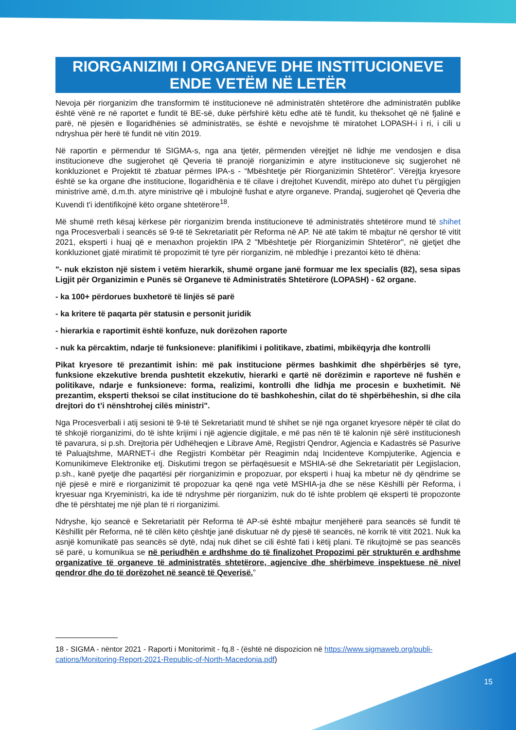RIORGANIZIMI I ORGANEVE DHE INSTITUCIONEVE ENDE VETËM NË LETËR
Nevoja për riorganizim dhe transformim të institucioneve në administratën shtetërore dhe administratën publike është vënë re në raportet e fundit të BE-së, duke përfshirë këtu edhe atë të fundit, ku theksohet që në fjalinë e parë, në pjesën e llogaridhënies së administratës, se është e nevojshme të miratohet LOPASH-i i ri, i cili u ndryshua për herë të fundit në vitin 2019.
Në raportin e përmendur të SIGMA-s, nga ana tjetër, përmenden vërejtjet në lidhje me vendosjen e disa institucioneve dhe sugjerohet që Qeveria të pranojë riorganizimin e atyre institucioneve siç sugjerohet në konkluzionet e Projektit të zbatuar përmes IPA-s - “Mbështetje për Riorganizimin Shtetëror”. Vërejtja kryesore është se ka organe dhe institucione, llogaridhënia e të cilave i drejtohet Kuvendit, mirëpo ato duhet t’u përgjigjen ministrive amë, d.m.th. atyre ministrive që i mbulojnë fushat e atyre organeve. Prandaj, sugjerohet që Qeveria dhe Kuvendi t'i identifikojnë këto organe shtetërore<sup>18</sup>.
Më shumë rreth kësaj kërkese për riorganizim brenda institucioneve të administratës shtetërore mund të shihet nga Procesverbali i seancës së 9-të të Sekretariatit për Reforma në AP. Në atë takim të mbajtur në qershor të vitit 2021, eksperti i huaj që e menaxhon projektin IPA 2 "Mbështetje për Riorganizimin Shtetëror", në gjetjet dhe konkluzionet gjatë miratimit të propozimit të tyre për riorganizim, në mbledhje i prezantoi këto të dhëna:
"- nuk ekziston një sistem i vetëm hierarkik, shumë organe janë formuar me lex specialis (82), sesa sipas Ligjit për Organizimin e Punës së Organeve të Administratës Shtetërore (LOPASH) - 62 organe.
- ka 100+ përdorues buxhetorë të linjës së parë
- ka kritere të paqarta për statusin e personit juridik
- hierarkia e raportimit është konfuze, nuk dorëzohen raporte
- nuk ka përcaktim, ndarje të funksioneve: planifikimi i politikave, zbatimi, mbikëqyrja dhe kontrolli
Pikat kryesore të prezantimit ishin: më pak institucione përmes bashkimit dhe shpërbërjes së tyre, funksione ekzekutive brenda pushtetit ekzekutiv, hierarki e qartë në dorëzimin e raporteve në fushën e politikave, ndarje e funksioneve: forma, realizimi, kontrolli dhe lidhja me procesin e buxhetimit. Në prezantim, eksperti theksoi se cilat institucione do të bashkoheshin, cilat do të shpërbëheshin, si dhe cila drejtori do t’i nënshtrohej cilës ministri".
Nga Procesverbali i atij sesioni të 9-të të Sekretariatit mund të shihet se një nga organet kryesore nëpër të cilat do të shkojë riorganizimi, do të ishte krijimi i një agjencie digjitale, e më pas nën të të kalonin një sërë institucionesh të pavarura, si p.sh. Drejtoria për Udhëheqjen e Librave Amë, Regjistri Qendror, Agjencia e Kadastrës së Pasurive të Paluajtshme, MARNET-i dhe Regjistri Kombëtar për Reagimin ndaj Incidenteve Kompjuterike, Agjencia e Komunikimeve Elektronike etj. Diskutimi tregon se përfaqësuesit e MSHIA-së dhe Sekretariatit për Legjislacion, p.sh., kanë pyetje dhe paqartësi për riorganizimin e propozuar, por eksperti i huaj ka mbetur në dy qëndrime se një pjesë e mirë e riorganizimit të propozuar ka qenë nga vetë MSHIA-ja dhe se nëse Këshilli për Reforma, i kryesuar nga Kryeministri, ka ide të ndryshme për riorganizim, nuk do të ishte problem që eksperti të propozonte dhe të përshtatej me një plan të ri riorganizimi.
Ndryshe, kjo seancë e Sekretariatit për Reforma të AP-së është mbajtur menjëherë para seancës së fundit të Këshillit për Reforma, në të cilën këto çështje janë diskutuar në dy pjesë të seancës, në korrik të vitit 2021. Nuk ka asnjë komunikatë pas seancës së dytë, ndaj nuk dihet se cili është fati i këtij plani. Të rikujtojmë se pas seancës së parë, u komunikua se në periudhën e ardhshme do të finalizohet Propozimi për strukturën e ardhshme organizative të organeve të administratës shtetërore, agjencive dhe shërbimeve inspektuese në nivel qendror dhe do të dorëzohet në seancë të Qeverisë.”
18 - SIGMA - nëntor 2021 - Raporti i Monitorimit - fq.8 - (është në dispozicion në https://www.sigmaweb.org/publi-cations/Monitoring-Report-2021-Republic-of-North-Macedonia.pdf)
15